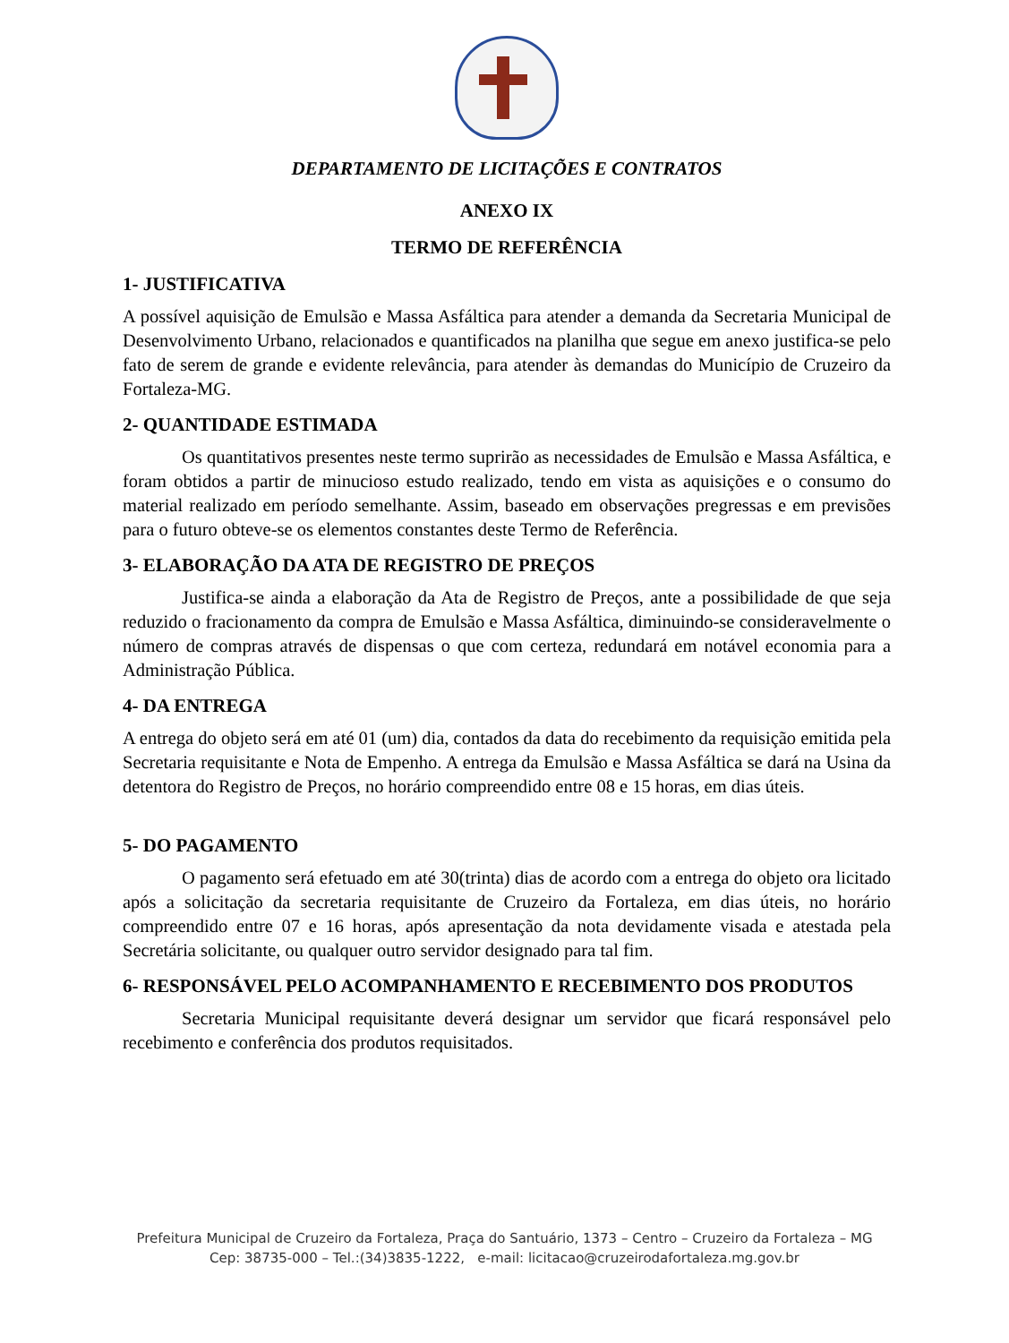DEPARTAMENTO DE LICITAÇÕES E CONTRATOS
ANEXO IX
TERMO DE REFERÊNCIA
1- JUSTIFICATIVA
A possível aquisição de Emulsão e Massa Asfáltica para atender a demanda da Secretaria Municipal de Desenvolvimento Urbano, relacionados e quantificados na planilha que segue em anexo justifica-se pelo fato de serem de grande e evidente relevância, para atender às demandas do Município de Cruzeiro da Fortaleza-MG.
2- QUANTIDADE ESTIMADA
Os quantitativos presentes neste termo suprirão as necessidades de Emulsão e Massa Asfáltica, e foram obtidos a partir de minucioso estudo realizado, tendo em vista as aquisições e o consumo do material realizado em período semelhante. Assim, baseado em observações pregressas e em previsões para o futuro obteve-se os elementos constantes deste Termo de Referência.
3- ELABORAÇÃO DA ATA DE REGISTRO DE PREÇOS
Justifica-se ainda a elaboração da Ata de Registro de Preços, ante a possibilidade de que seja reduzido o fracionamento da compra de Emulsão e Massa Asfáltica, diminuindo-se consideravelmente o número de compras através de dispensas o que com certeza, redundará em notável economia para a Administração Pública.
4- DA ENTREGA
A entrega do objeto será em até 01 (um) dia, contados da data do recebimento da requisição emitida pela Secretaria requisitante e Nota de Empenho. A entrega da Emulsão e Massa Asfáltica se dará na Usina da detentora do Registro de Preços, no horário compreendido entre 08 e 15 horas, em dias úteis.
5- DO PAGAMENTO
O pagamento será efetuado em até 30(trinta) dias de acordo com a entrega do objeto ora licitado após a solicitação da secretaria requisitante de Cruzeiro da Fortaleza, em dias úteis, no horário compreendido entre 07 e 16 horas, após apresentação da nota devidamente visada e atestada pela Secretária solicitante, ou qualquer outro servidor designado para tal fim.
6- RESPONSÁVEL PELO ACOMPANHAMENTO E RECEBIMENTO DOS PRODUTOS
Secretaria Municipal requisitante deverá designar um servidor que ficará responsável pelo recebimento e conferência dos produtos requisitados.
Prefeitura Municipal de Cruzeiro da Fortaleza, Praça do Santuário, 1373 – Centro – Cruzeiro da Fortaleza – MG
Cep: 38735-000 – Tel.:(34)3835-1222, e-mail: licitacao@cruzeirodafortaleza.mg.gov.br